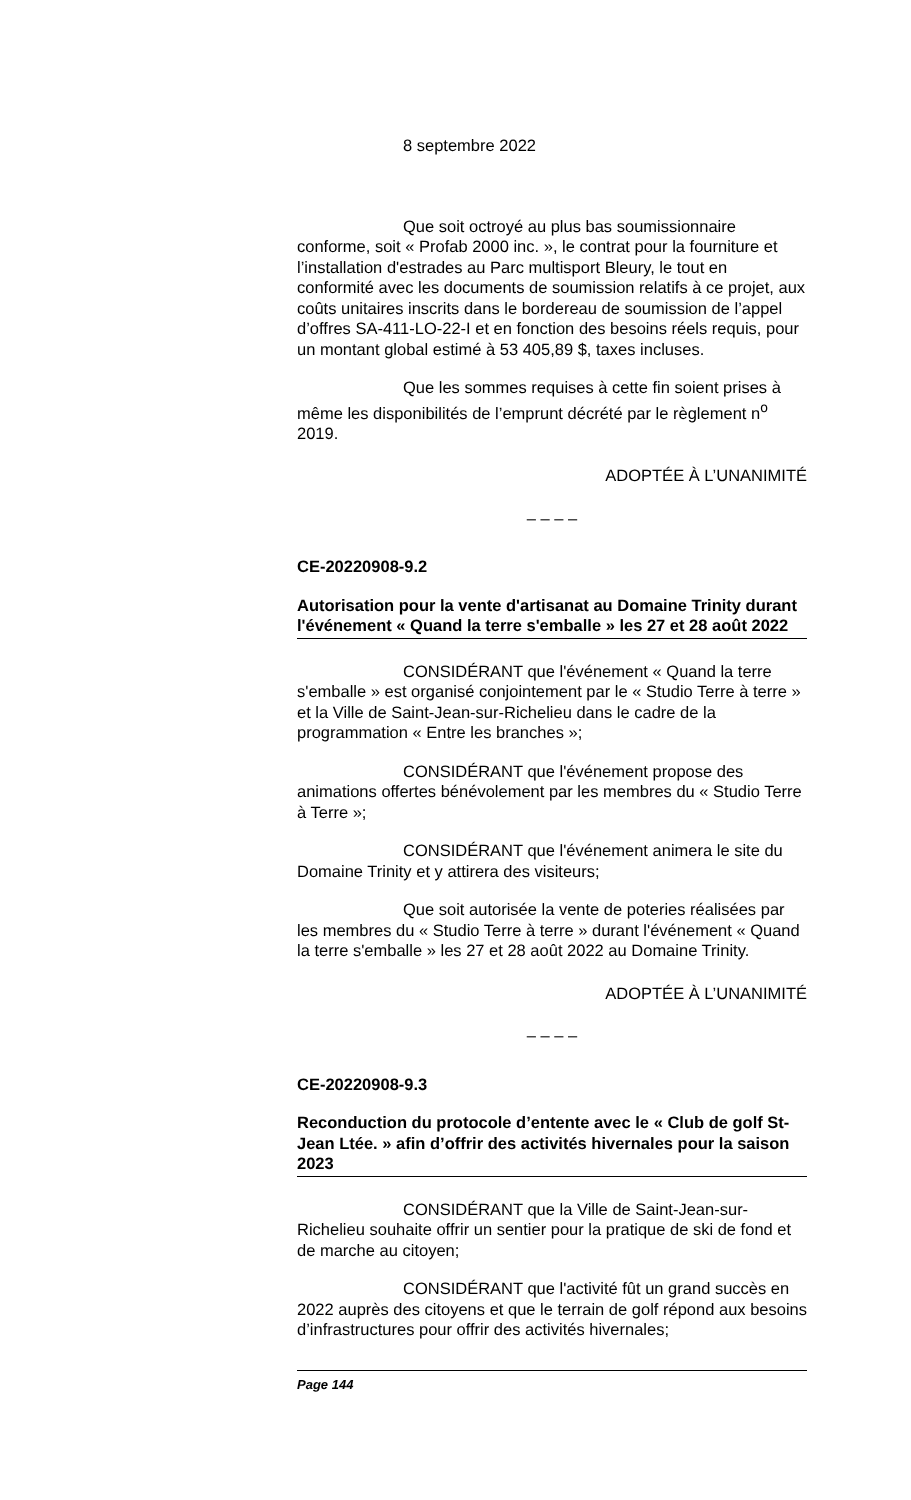8 septembre 2022
Que soit octroyé au plus bas soumissionnaire conforme, soit « Profab 2000 inc. », le contrat pour la fourniture et l’installation d'estrades au Parc multisport Bleury, le tout en conformité avec les documents de soumission relatifs à ce projet, aux coûts unitaires inscrits dans le bordereau de soumission de l’appel d’offres SA-411-LO-22-I et en fonction des besoins réels requis, pour un montant global estimé à 53 405,89 $, taxes incluses.
Que les sommes requises à cette fin soient prises à même les disponibilités de l’emprunt décrété par le règlement n<sup>o</sup> 2019.
ADOPTÉE À L’UNANIMITÉ
– – – –
CE-20220908-9.2
Autorisation pour la vente d'artisanat au Domaine Trinity durant l'événement « Quand la terre s'emballe » les 27 et 28 août 2022
CONSIDÉRANT que l'événement « Quand la terre s'emballe » est organisé conjointement par le « Studio Terre à terre » et la Ville de Saint-Jean-sur-Richelieu dans le cadre de la programmation « Entre les branches »;
CONSIDÉRANT que l'événement propose des animations offertes bénévolement par les membres du « Studio Terre à Terre »;
CONSIDÉRANT que l'événement animera le site du Domaine Trinity et y attirera des visiteurs;
Que soit autorisée la vente de poteries réalisées par les membres du « Studio Terre à terre » durant l'événement « Quand la terre s'emballe » les 27 et 28 août 2022 au Domaine Trinity.
ADOPTÉE À L’UNANIMITÉ
– – – –
CE-20220908-9.3
Reconduction du protocole d’entente avec le « Club de golf St-Jean Ltée. » afin d’offrir des activités hivernales pour la saison 2023
CONSIDÉRANT que la Ville de Saint-Jean-sur-Richelieu souhaite offrir un sentier pour la pratique de ski de fond et de marche au citoyen;
CONSIDÉRANT que l'activité fût un grand succès en 2022 auprès des citoyens et que le terrain de golf répond aux besoins d’infrastructures pour offrir des activités hivernales;
Page 144